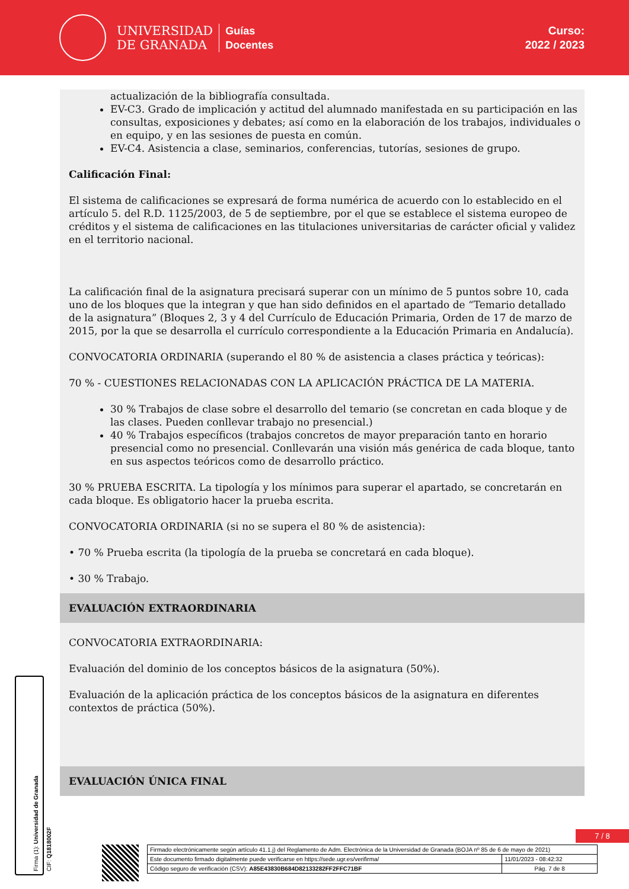UNIVERSIDAD
DE GRANADA
Guías
Docentes
Curso:
2022 / 2023
actualización de la bibliografía consultada.
EV-C3. Grado de implicación y actitud del alumnado manifestada en su participación en las consultas, exposiciones y debates; así como en la elaboración de los trabajos, individuales o en equipo, y en las sesiones de puesta en común.
EV-C4. Asistencia a clase, seminarios, conferencias, tutorías, sesiones de grupo.
Calificación Final:
El sistema de calificaciones se expresará de forma numérica de acuerdo con lo establecido en el artículo 5. del R.D. 1125/2003, de 5 de septiembre, por el que se establece el sistema europeo de créditos y el sistema de calificaciones en las titulaciones universitarias de carácter oficial y validez en el territorio nacional.
La calificación final de la asignatura precisará superar con un mínimo de 5 puntos sobre 10, cada uno de los bloques que la integran y que han sido definidos en el apartado de “Temario detallado de la asignatura” (Bloques 2, 3 y 4 del Currículo de Educación Primaria, Orden de 17 de marzo de 2015, por la que se desarrolla el currículo correspondiente a la Educación Primaria en Andalucía).
CONVOCATORIA ORDINARIA (superando el 80 % de asistencia a clases práctica y teóricas):
70 % - CUESTIONES RELACIONADAS CON LA APLICACIÓN PRÁCTICA DE LA MATERIA.
30 % Trabajos de clase sobre el desarrollo del temario (se concretan en cada bloque y de las clases. Pueden conllevar trabajo no presencial.)
40 % Trabajos específicos (trabajos concretos de mayor preparación tanto en horario presencial como no presencial. Conllevarán una visión más genérica de cada bloque, tanto en sus aspectos teóricos como de desarrollo práctico.
30 % PRUEBA ESCRITA. La tipología y los mínimos para superar el apartado, se concretarán en cada bloque. Es obligatorio hacer la prueba escrita.
CONVOCATORIA ORDINARIA (si no se supera el 80 % de asistencia):
• 70 % Prueba escrita (la tipología de la prueba se concretará en cada bloque).
• 30 % Trabajo.
EVALUACIÓN EXTRAORDINARIA
CONVOCATORIA EXTRAORDINARIA:
Evaluación del dominio de los conceptos básicos de la asignatura (50%).
Evaluación de la aplicación práctica de los conceptos básicos de la asignatura en diferentes contextos de práctica (50%).
EVALUACIÓN ÚNICA FINAL
Firma (1): Universidad de Granada
CIF: Q1818002F
7 / 8
| Firmado electrónicamente según artículo 41.1.j) del Reglamento de Adm. Electrónica de la Universidad de Granada (BOJA nº 85 de 6 de mayo de 2021) | |
| Este documento firmado digitalmente puede verificarse en https://sede.ugr.es/verifirma/ | 11/01/2023 - 08:42:32 |
| Código seguro de verificación (CSV): A85E43830B684D82133282FF2FFC71BF | Pág. 7 de 8 |